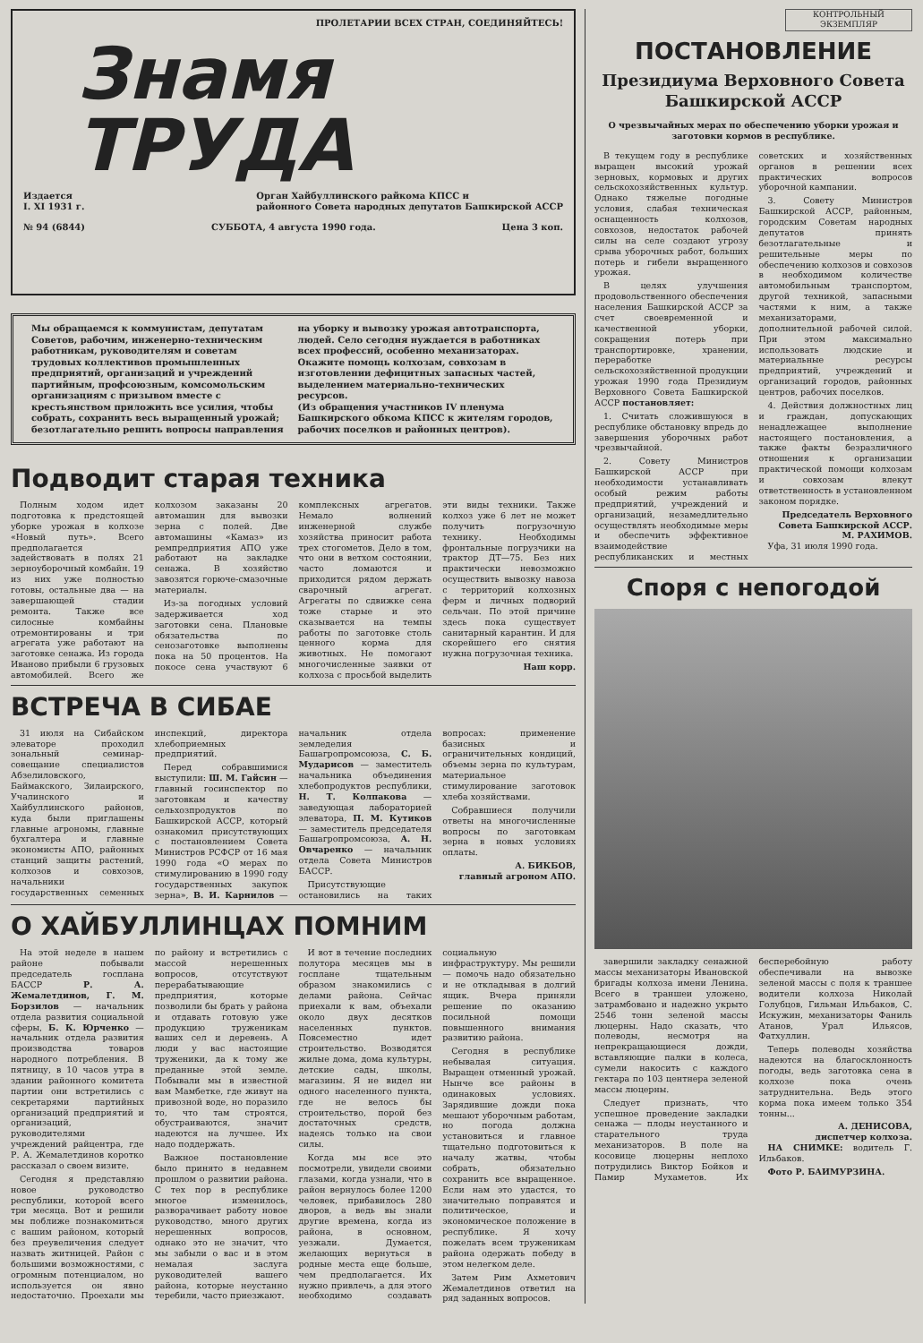ПРОЛЕТАРИИ ВСЕХ СТРАН, СОЕДИНЯЙТЕСЬ!
Знамя
ТРУДА
Издается
I. XI 1931 г. Орган Хайбуллинского райкома КПСС и
районного Совета народных депутатов Башкирской АССР
№ 94 (6844) СУББОТА, 4 августа 1990 года. Цена 3 коп.
Мы обращаемся к коммунистам, депутатам Советов, рабочим, инженерно-техническим работникам, руководителям и советам трудовых коллективов промышленных предприятий, организаций и учреждений партийным, профсоюзным, комсомольским организациям с призывом вместе с крестьянством приложить все усилия, чтобы собрать, сохранить весь выращенный урожай; безотлагательно решить вопросы направления на уборку и вывозку урожая автотранспорта, людей. Село сегодня нуждается в работниках всех профессий, особенно механизаторах. Окажите помощь колхозам, совхозам в изготовлении дефицитных запасных частей, выделением материально-технических ресурсов.
(Из обращения участников IV пленума Башкирского обкома КПСС к жителям городов, рабочих поселков и районных центров).
Подводит старая техника
Полным ходом идет подготовка к предстоящей уборке урожая в колхозе «Новый путь». Всего предполагается задействовать в полях 21 зерноуборочный комбайн. 19 из них уже полностью готовы, остальные два — на завершающей стадии ремонта. Также все силосные комбайны отремонтированы и три агрегата уже работают на заготовке сенажа. Из города Иваново прибыли 6 грузовых автомобилей. Всего же колхозом заказаны 20 автомашин для вывозки зерна с полей. Две автомашины «Камаз» из ремпредприятия АПО уже работают на закладке сенажа. В хозяйство завозятся горюче-смазочные материалы.
Из-за погодных условий задерживается ход заготовки сена. Плановые обязательства по сенозаготовке выполнены пока на 50 процентов. На покосе сена участвуют 6 комплексных агрегатов. Немало волнений инженерной службе хозяйства приносит работа трех стогометов. Дело в том, что они в ветхом состоянии, часто ломаются и приходится рядом держать сварочный агрегат. Агрегаты по сдвижке сена тоже старые и это сказывается на темпы работы по заготовке столь ценного корма для животных. Не помогают многочисленные заявки от колхоза с просьбой выделить эти виды техники. Также колхоз уже 6 лет не может получить погрузочную технику. Необходимы фронтальные погрузчики на трактор ДТ—75. Без них практически невозможно осуществить вывозку навоза с территорий колхозных ферм и личных подворий сельчан. По этой причине здесь пока существует санитарный карантин. И для скорейшего его снятия нужна погрузочная техника.
Наш корр.
ВСТРЕЧА В СИБАЕ
31 июля на Сибайском элеваторе проходил зональный семинар-совещание специалистов Абзелиловского, Баймакского, Зилаирского, Учалинского и Хайбуллинского районов, куда были приглашены главные агрономы, главные бухгалтера и главные экономисты АПО, районных станций защиты растений, колхозов и совхозов, начальники государственных семенных инспекций, директора хлебоприемных предприятий.
Перед собравшимися выступили: Ш. М. Гайсин — главный госинспектор по заготовкам и качеству сельхозпродуктов по Башкирской АССР, который ознакомил присутствующих с постановлением Совета Министров РСФСР от 16 мая 1990 года «О мерах по стимулированию в 1990 году государственных закупок зерна», В. И. Карнилов — начальник отдела земледелия Башагропромсоюза, С. Б. Мударисов — заместитель начальника объединения хлебопродуктов республики, Н. Т. Колпакова — заведующая лабораторией элеватора, П. М. Кутиков — заместитель председателя Башагропромсоюза, А. Н. Овчаренко — начальник отдела Совета Министров БАССР.
Присутствующие остановились на таких вопросах: применение базисных и ограничительных кондиций, объемы зерна по культурам, материальное стимулирование заготовок хлеба хозяйствами.
Собравшиеся получили ответы на многочисленные вопросы по заготовкам зерна в новых условиях оплаты.
А. БИКБОВ,
главный агроном АПО.
О ХАЙБУЛЛИНЦАХ ПОМНИМ
На этой неделе в нашем районе побывали председатель госплана БАССР Р. А. Жемалетдинов, Г. М. Борзилов — начальник отдела развития социальной сферы, Б. К. Юрченко — начальник отдела развития производства товаров народного потребления. В пятницу, в 10 часов утра в здании районного комитета партии они встретились с секретарями партийных организаций предприятий и организаций, руководителями учреждений райцентра, где Р. А. Жемалетдинов коротко рассказал о своем визите.
Сегодня я представляю новое руководство республики, которой всего три месяца. Вот и решили мы поближе познакомиться с вашим районом, который без преувеличения следует назвать житницей. Район с большими возможностями, с огромным потенциалом, но используется он явно недостаточно. Проехали мы по району и встретились с массой нерешенных вопросов, отсутствуют перерабатывающие предприятия, которые позволили бы брать у района и отдавать готовую уже продукцию труженикам ваших сел и деревень. А люди у вас настоящие труженики, да к тому же преданные этой земле. Побывали мы в известной вам Мамбетке, где живут на привозной воде, но поразило то, что там строятся, обустраиваются, значит надеются на лучшее. Их надо поддержать.
Важное постановление было принято в недавнем прошлом о развитии района. С тех пор в республике многое изменилось, разворачивает работу новое руководство, много других нерешенных вопросов, однако это не значит, что мы забыли о вас и в этом немалая заслуга руководителей вашего района, которые неустанно теребили, часто приезжают.
И вот в течение последних полутора месяцев мы в госплане тщательным образом знакомились с делами района. Сейчас приехали к вам, объехали около двух десятков населенных пунктов. Повсеместно идет строительство. Возводятся жилые дома, дома культуры, детские сады, школы, магазины. Я не видел ни одного населенного пункта, где не велось бы строительство, порой без достаточных средств, надеясь только на свои силы.
Когда мы все это посмотрели, увидели своими глазами, когда узнали, что в район вернулось более 1200 человек, прибавилось 280 дворов, а ведь вы знали другие времена, когда из района, в основном, уезжали. Думается, желающих вернуться в родные места еще больше, чем предполагается. Их нужно привлечь, а для этого необходимо создавать социальную инфраструктуру. Мы решили — помочь надо обязательно и не откладывая в долгий ящик. Вчера приняли решение по оказанию посильной помощи повышенного внимания развитию района.
Сегодня в республике небывалая ситуация. Выращен отменный урожай. Нынче все районы в одинаковых условиях. Зарядившие дожди пока мешают уборочным работам, но погода должна установиться и главное тщательно подготовиться к началу жатвы, чтобы собрать, обязательно сохранить все выращенное. Если нам это удастся, то значительно поправятся и политическое, и экономическое положение в республике. Я хочу пожелать всем труженикам района одержать победу в этом нелегком деле.
Затем Рим Ахметович Жемалетдинов ответил на ряд заданных вопросов.
КОНТРОЛЬНЫЙ ЭКЗЕМПЛЯР
ПОСТАНОВЛЕНИЕ
Президиума Верховного Совета Башкирской АССР
О чрезвычайных мерах по обеспечению уборки урожая и заготовки кормов в республике.
В текущем году в республике выращен высокий урожай зерновых, кормовых и других сельскохозяйственных культур. Однако тяжелые погодные условия, слабая техническая оснащенность колхозов, совхозов, недостаток рабочей силы на селе создают угрозу срыва уборочных работ, больших потерь и гибели выращенного урожая.
В целях улучшения продовольственного обеспечения населения Башкирской АССР за счет своевременной и качественной уборки, сокращения потерь при транспортировке, хранении, переработке сельскохозяйственной продукции урожая 1990 года Президиум Верховного Совета Башкирской АССР постановляет:
1. Считать сложившуюся в республике обстановку впредь до завершения уборочных работ чрезвычайной.
2. Совету Министров Башкирской АССР при необходимости устанавливать особый режим работы предприятий, учреждений и организаций, незамедлительно осуществлять необходимые меры и обеспечить эффективное взаимодействие республиканских и местных советских и хозяйственных органов в решении всех практических вопросов уборочной кампании.
3. Совету Министров Башкирской АССР, районным, городским Советам народных депутатов принять безотлагательные и решительные меры по обеспечению колхозов и совхозов в необходимом количестве автомобильным транспортом, другой техникой, запасными частями к ним, а также механизаторами, дополнительной рабочей силой. При этом максимально использовать людские и материальные ресурсы предприятий, учреждений и организаций городов, районных центров, рабочих поселков.
4. Действия должностных лиц и граждан, допускающих ненадлежащее выполнение настоящего постановления, а также факты безразличного отношения к организации практической помощи колхозам и совхозам влекут ответственность в установленном законом порядке.
Председатель Верховного Совета Башкирской АССР.
М. РАХИМОВ.
Уфа, 31 июля 1990 года.
Споря с непогодой
завершили закладку сенажной массы механизаторы Ивановской бригады колхоза имени Ленина. Всего в траншеи уложено, затрамбовано и надежно укрыто 2546 тонн зеленой массы люцерны. Надо сказать, что полеводы, несмотря на непрекращающиеся дожди, вставляющие палки в колеса, сумели накосить с каждого гектара по 103 центнера зеленой массы люцерны.
Следует признать, что успешное проведение закладки сенажа — плоды неустанного и старательного труда механизаторов. В поле на косовице люцерны неплохо потрудились Виктор Бойков и Памир Мухаметов. Их бесперебойную работу обеспечивали на вывозке зеленой массы с поля к траншее водители колхоза Николай Голубцов, Гильман Ильбаков, С. Искужин, механизаторы Фаниль Атанов, Урал Ильясов, Фатхуллин.
Теперь полеводы хозяйства надеются на благосклонность погоды, ведь заготовка сена в колхозе пока очень затруднительна. Ведь этого корма пока имеем только 354 тонны...
А. ДЕНИСОВА,
диспетчер колхоза.
НА СНИМКЕ: водитель Г. Ильбаков.
Фото Р. БАИМУРЗИНА.